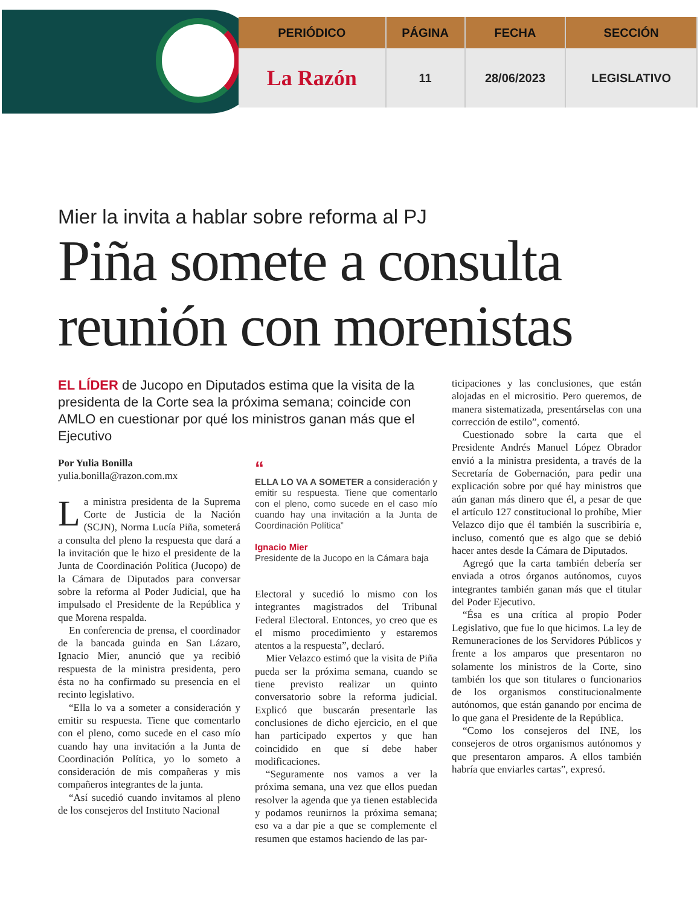| PERIÓDICO | PÁGINA | FECHA | SECCIÓN |
| --- | --- | --- | --- |
| La Razón | 11 | 28/06/2023 | LEGISLATIVO |
Mier la invita a hablar sobre reforma al PJ
Piña somete a consulta reunión con morenistas
EL LÍDER de Jucopo en Diputados estima que la visita de la presidenta de la Corte sea la próxima semana; coincide con AMLO en cuestionar por qué los ministros ganan más que el Ejecutivo
Por Yulia Bonilla
yulia.bonilla@razon.com.mx
La ministra presidenta de la Suprema Corte de Justicia de la Nación (SCJN), Norma Lucía Piña, someterá a consulta del pleno la respuesta que dará a la invitación que le hizo el presidente de la Junta de Coordinación Política (Jucopo) de la Cámara de Diputados para conversar sobre la reforma al Poder Judicial, que ha impulsado el Presidente de la República y que Morena respalda.
En conferencia de prensa, el coordinador de la bancada guinda en San Lázaro, Ignacio Mier, anunció que ya recibió respuesta de la ministra presidenta, pero ésta no ha confirmado su presencia en el recinto legislativo.
“Ella lo va a someter a consideración y emitir su respuesta. Tiene que comentarlo con el pleno, como sucede en el caso mío cuando hay una invitación a la Junta de Coordinación Política, yo lo someto a consideración de mis compañeras y mis compañeros integrantes de la junta.
“Así sucedió cuando invitamos al pleno de los consejeros del Instituto Nacional
“
ELLA LO VA A SOMETER a consideración y emitir su respuesta. Tiene que comentarlo con el pleno, como sucede en el caso mío cuando hay una invitación a la Junta de Coordinación Política”
Ignacio Mier
Presidente de la Jucopo en la Cámara baja
Electoral y sucedió lo mismo con los integrantes magistrados del Tribunal Federal Electoral. Entonces, yo creo que es el mismo procedimiento y estaremos atentos a la respuesta”, declaró.
Mier Velazco estimó que la visita de Piña pueda ser la próxima semana, cuando se tiene previsto realizar un quinto conversatorio sobre la reforma judicial. Explicó que buscarán presentarle las conclusiones de dicho ejercicio, en el que han participado expertos y que han coincidido en que sí debe haber modificaciones.
“Seguramente nos vamos a ver la próxima semana, una vez que ellos puedan resolver la agenda que ya tienen establecida y podamos reunirnos la próxima semana; eso va a dar pie a que se complemente el resumen que estamos haciendo de las par-
ticipaciones y las conclusiones, que están alojadas en el micrositio. Pero queremos, de manera sistematizada, presentárselas con una corrección de estilo”, comentó.
Cuestionado sobre la carta que el Presidente Andrés Manuel López Obrador envió a la ministra presidenta, a través de la Secretaría de Gobernación, para pedir una explicación sobre por qué hay ministros que aún ganan más dinero que él, a pesar de que el artículo 127 constitucional lo prohíbe, Mier Velazco dijo que él también la suscribiría e, incluso, comentó que es algo que se debió hacer antes desde la Cámara de Diputados.
Agregó que la carta también debería ser enviada a otros órganos autónomos, cuyos integrantes también ganan más que el titular del Poder Ejecutivo.
“Ésa es una crítica al propio Poder Legislativo, que fue lo que hicimos. La ley de Remuneraciones de los Servidores Públicos y frente a los amparos que presentaron no solamente los ministros de la Corte, sino también los que son titulares o funcionarios de los organismos constitucionalmente autónomos, que están ganando por encima de lo que gana el Presidente de la República.
“Como los consejeros del INE, los consejeros de otros organismos autónomos y que presentaron amparos. A ellos también habría que enviarles cartas”, expresó.